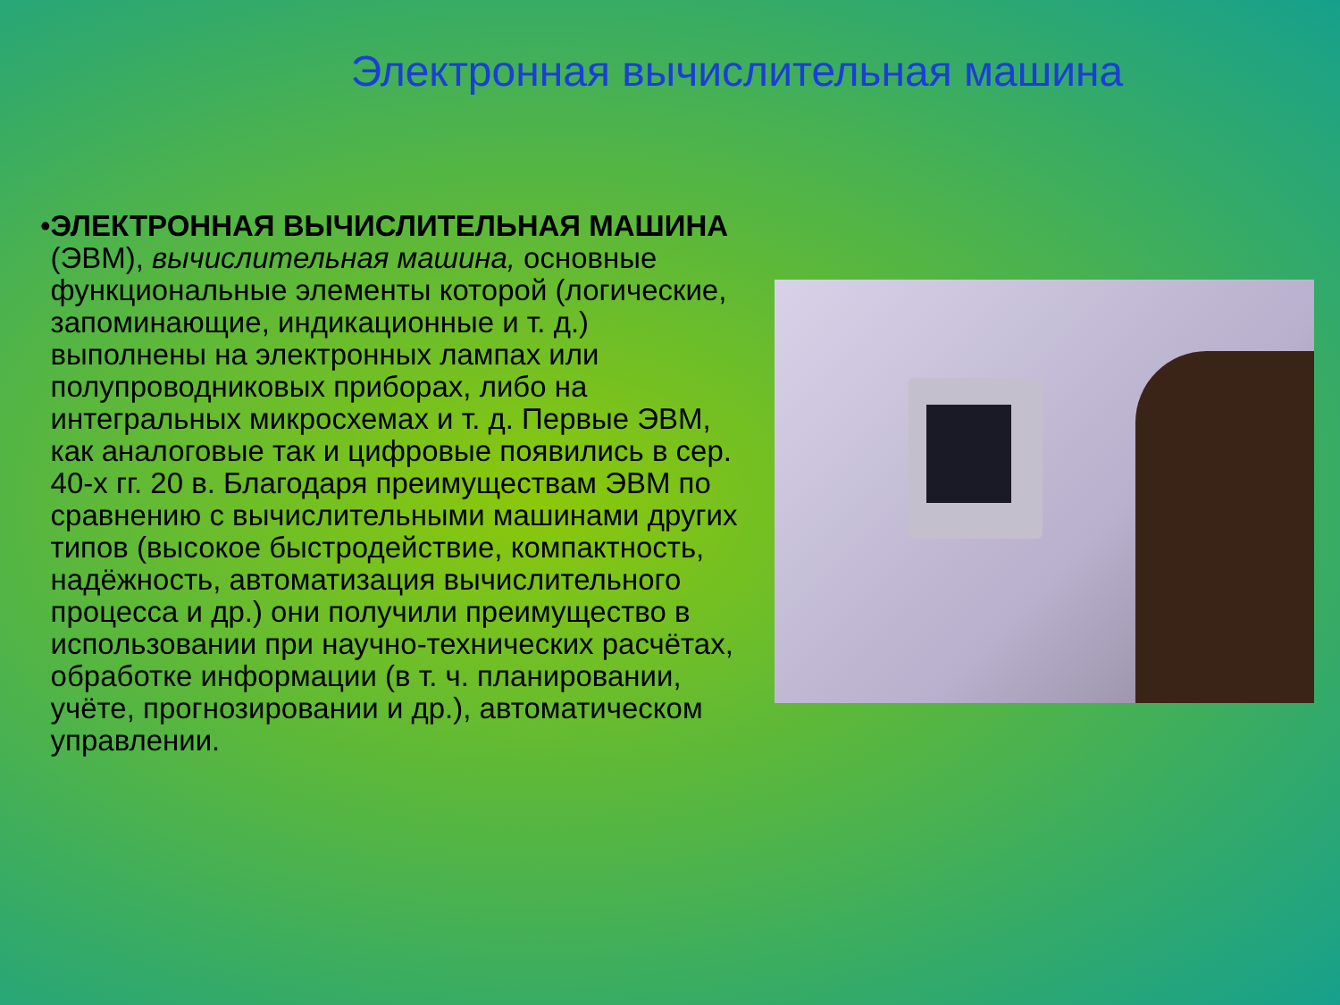Электронная вычислительная машина
• ЭЛЕКТРОННАЯ ВЫЧИСЛИТЕЛЬНАЯ МАШИНА (ЭВМ), вычислительная машина, основные функциональные элементы которой (логические, запоминающие, индикационные и т. д.) выполнены на электронных лампах или полупроводниковых приборах, либо на интегральных микросхемах и т. д. Первые ЭВМ, как аналоговые так и цифровые появились в сер. 40-х гг. 20 в. Благодаря преимуществам ЭВМ по сравнению с вычислительными машинами других типов (высокое быстродействие, компактность, надёжность, автоматизация вычислительного процесса и др.) они получили преимущество в использовании при научно-технических расчётах, обработке информации (в т. ч. планировании, учёте, прогнозировании и др.), автоматическом управлении.